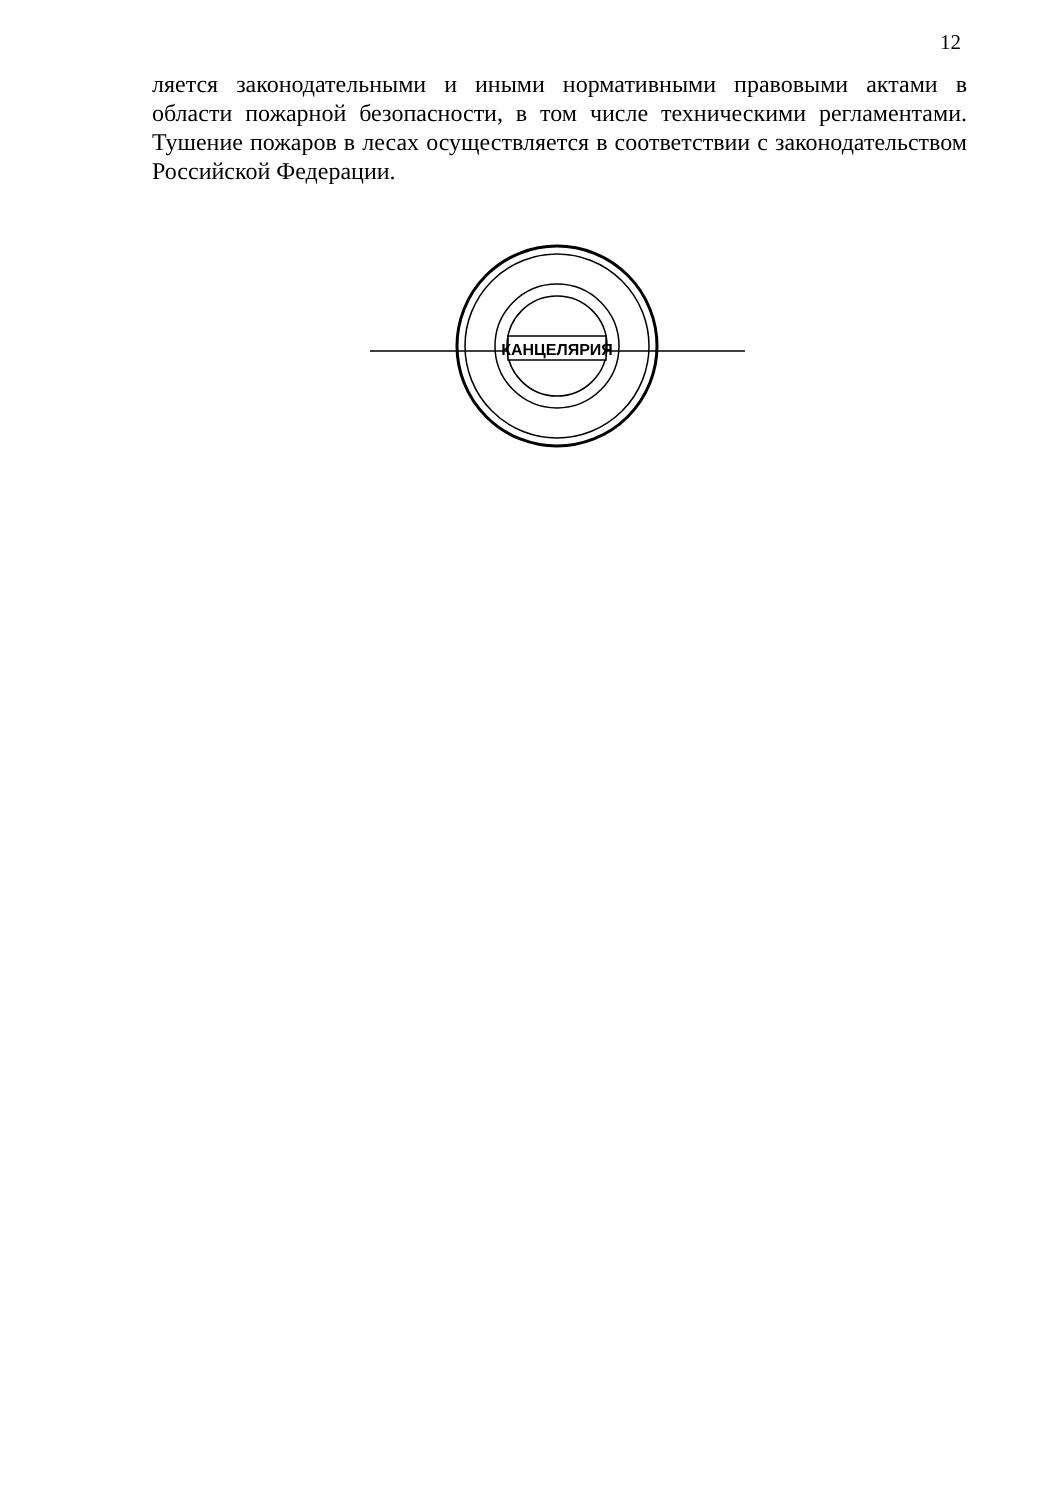12
ляется законодательными и иными нормативными правовыми актами в области пожарной безопасности, в том числе техническими регламентами. Тушение пожаров в лесах осуществляется в соответствии с законодательством Российской Федерации.
КАНЦЕЛЯРИЯ